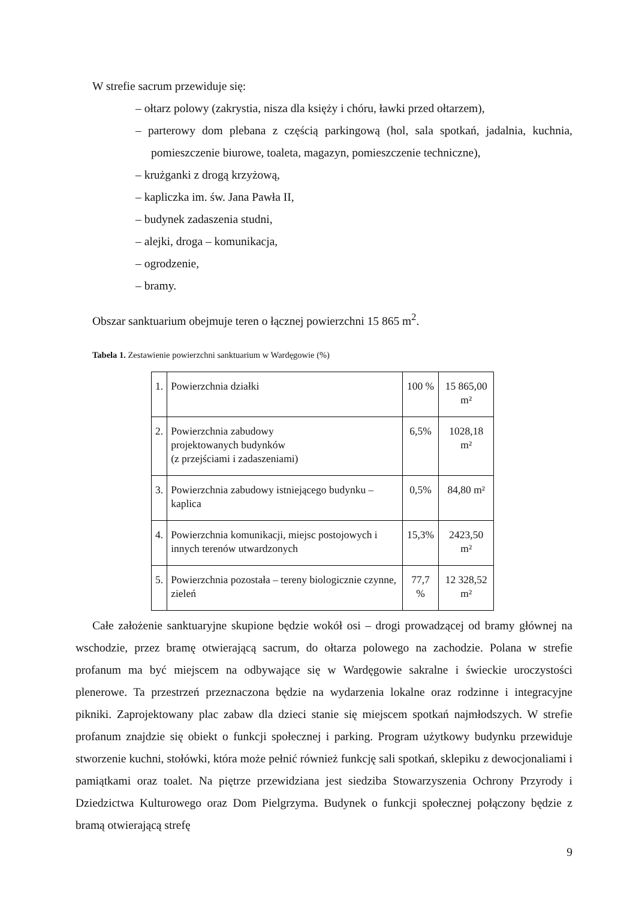W strefie sacrum przewiduje się:
– ołtarz polowy (zakrystia, nisza dla księży i chóru, ławki przed ołtarzem),
– parterowy dom plebana z częścią parkingową (hol, sala spotkań, jadalnia, kuchnia, pomieszczenie biurowe, toaleta, magazyn, pomieszczenie techniczne),
– krużganki z drogą krzyżową,
– kapliczka im. św. Jana Pawła II,
– budynek zadaszenia studni,
– alejki, droga – komunikacja,
– ogrodzenie,
– bramy.
Obszar sanktuarium obejmuje teren o łącznej powierzchni 15 865 m<sup>2</sup>.
Tabela 1. Zestawienie powierzchni sanktuarium w Wardęgowie (%)
| 1. | Powierzchnia działki | 100 % | 15 865,00 m² |
| 2. | Powierzchnia zabudowy projektowanych budynków (z przejściami i zadaszeniami) | 6,5% | 1028,18 m² |
| 3. | Powierzchnia zabudowy istniejącego budynku – kaplica | 0,5% | 84,80 m² |
| 4. | Powierzchnia komunikacji, miejsc postojowych i innych terenów utwardzonych | 15,3% | 2423,50 m² |
| 5. | Powierzchnia pozostała – tereny biologicznie czynne, zieleń | 77,7 % | 12 328,52 m² |
Całe założenie sanktuaryjne skupione będzie wokół osi – drogi prowadzącej od bramy głównej na wschodzie, przez bramę otwierającą sacrum, do ołtarza polowego na zachodzie. Polana w strefie profanum ma być miejscem na odbywające się w Wardęgowie sakralne i świeckie uroczystości plenerowe. Ta przestrzeń przeznaczona będzie na wydarzenia lokalne oraz rodzinne i integracyjne pikniki. Zaprojektowany plac zabaw dla dzieci stanie się miejscem spotkań najmłodszych. W strefie profanum znajdzie się obiekt o funkcji społecznej i parking. Program użytkowy budynku przewiduje stworzenie kuchni, stołówki, która może pełnić również funkcję sali spotkań, sklepiku z dewocjonaliami i pamiątkami oraz toalet. Na piętrze przewidziana jest siedziba Stowarzyszenia Ochrony Przyrody i Dziedzictwa Kulturowego oraz Dom Pielgrzyma. Budynek o funkcji społecznej połączony będzie z bramą otwierającą strefę
9